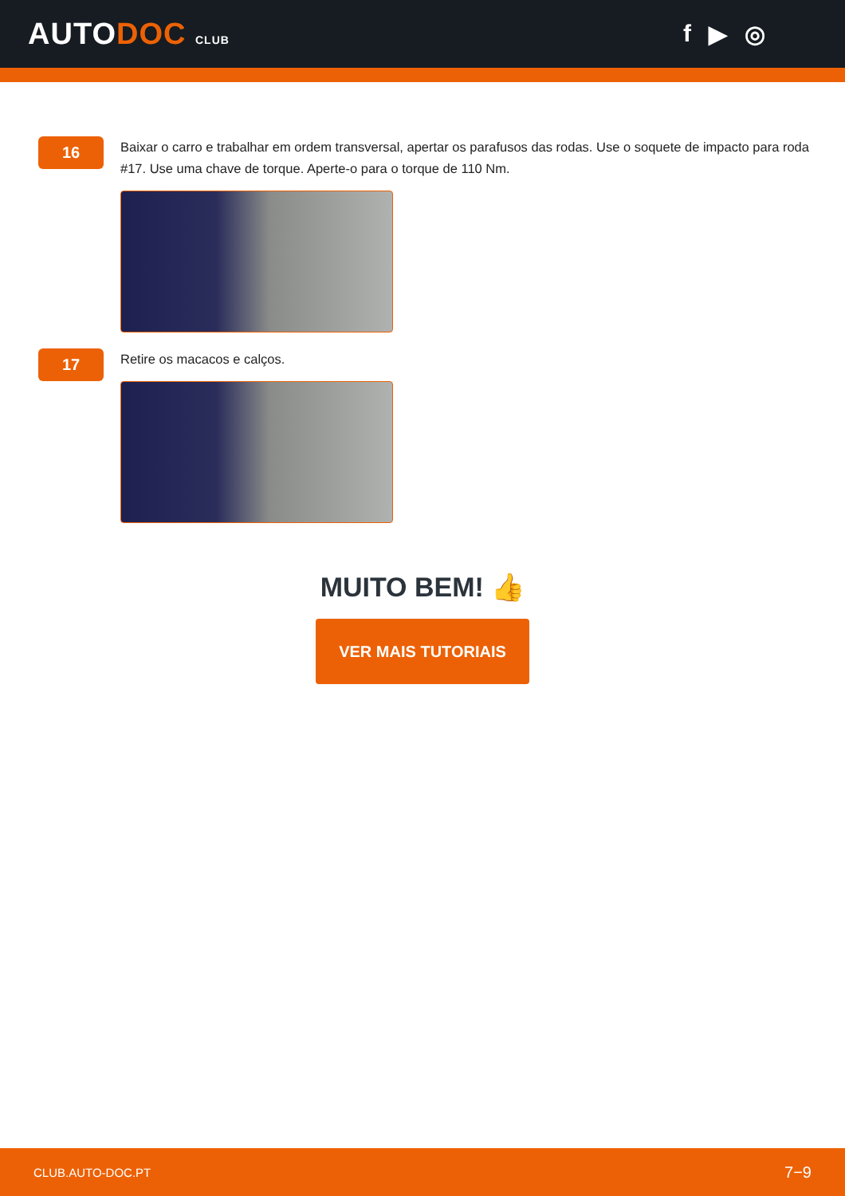AUTODOC CLUB
f ▶ ◎
16
Baixar o carro e trabalhar em ordem transversal, apertar os parafusos das rodas. Use o soquete de impacto para roda #17. Use uma chave de torque. Aperte-o para o torque de 110 Nm.
17
Retire os macacos e calços.
MUITO BEM! 👍
VER MAIS TUTORIAIS
CLUB.AUTO-DOC.PT 7−9